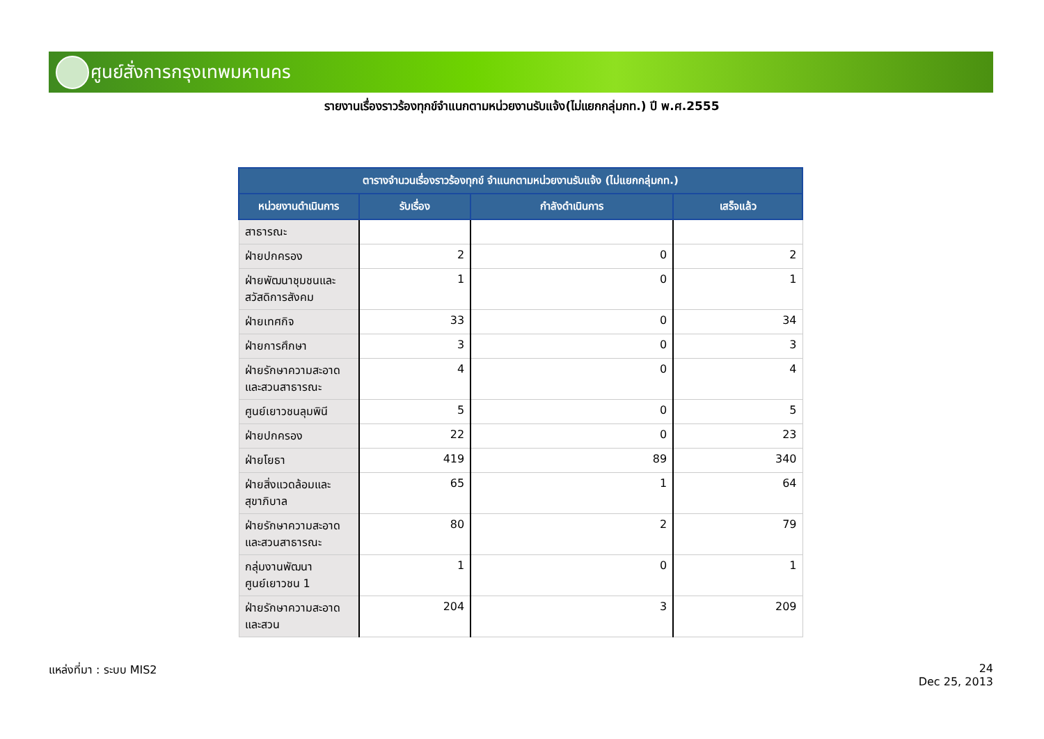ศูนย์สั่งการกรุงเทพมหานคร
รายงานเรื่องราวร้องทุกข์จำแนกตามหน่วยงานรับแจ้ง(ไม่แยกกลุ่มกท.) ปี พ.ศ.2555
| ตารางจำนวนเรื่องราวร้องทุกข์ จำแนกตามหน่วยงานรับแจ้ง (ไม่แยกกลุ่มกท.) | | | |
| --- | --- | --- | --- |
| หน่วยงานดำเนินการ | รับเรื่อง | กำลังดำเนินการ | เสร็จแล้ว |
| สาธารณะ | | | |
| ฝ่ายปกครอง | 2 | 0 | 2 |
| ฝ่ายพัฒนาชุมชนและสวัสดิการสังคม | 1 | 0 | 1 |
| ฝ่ายเทศกิจ | 33 | 0 | 34 |
| ฝ่ายการศึกษา | 3 | 0 | 3 |
| ฝ่ายรักษาความสะอาดและสวนสาธารณะ | 4 | 0 | 4 |
| ศูนย์เยาวชนลุมพินี | 5 | 0 | 5 |
| ฝ่ายปกครอง | 22 | 0 | 23 |
| ฝ่ายโยธา | 419 | 89 | 340 |
| ฝ่ายสิ่งแวดล้อมและสุขาภิบาล | 65 | 1 | 64 |
| ฝ่ายรักษาความสะอาดและสวนสาธารณะ | 80 | 2 | 79 |
| กลุ่มงานพัฒนาศูนย์เยาวชน 1 | 1 | 0 | 1 |
| ฝ่ายรักษาความสะอาดและสวน | 204 | 3 | 209 |
แหล่งที่มา : ระบบ MIS2
24
Dec 25, 2013